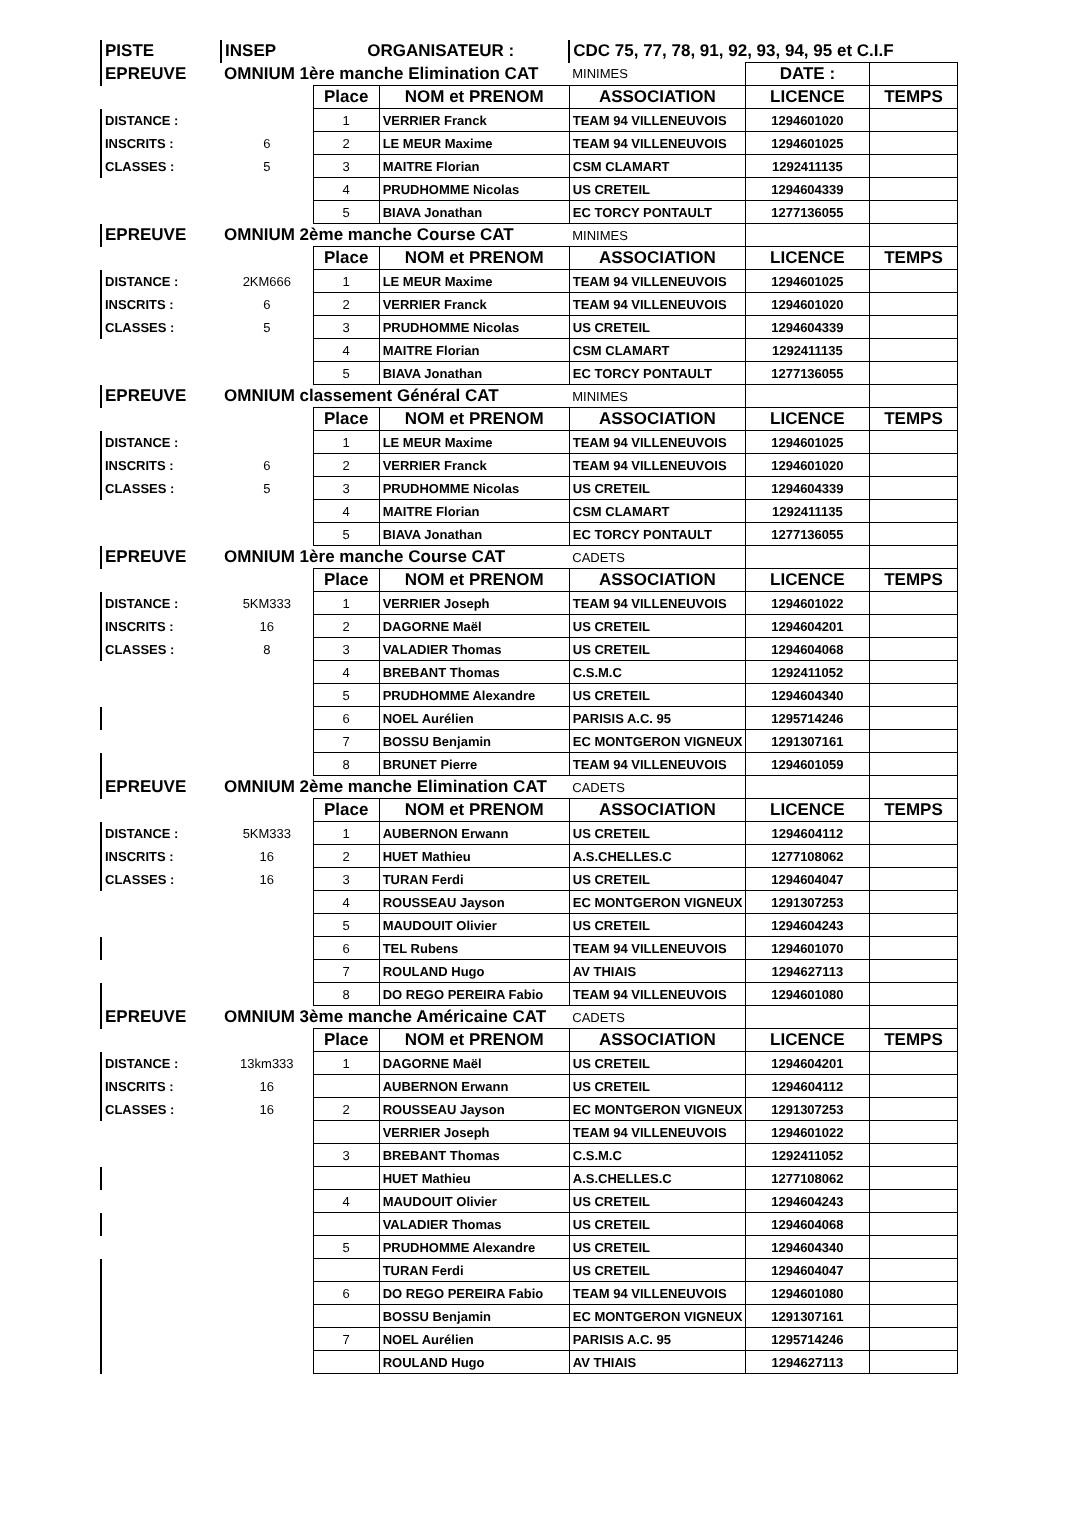| PISTE | INSEP | ORGANISATEUR : | | CDC 75, 77, 78, 91, 92, 93, 94, 95 et C.I.F | | |
| EPREUVE | OMNIUM 1ère manche Elimination CAT | | | MINIMES | DATE : | |
| | | Place | NOM et PRENOM | ASSOCIATION | LICENCE | TEMPS |
| DISTANCE : | | 1 | VERRIER Franck | TEAM 94 VILLENEUVOIS | 1294601020 | |
| INSCRITS : | 6 | 2 | LE MEUR Maxime | TEAM 94 VILLENEUVOIS | 1294601025 | |
| CLASSES : | 5 | 3 | MAITRE Florian | CSM CLAMART | 1292411135 | |
| | | 4 | PRUDHOMME Nicolas | US CRETEIL | 1294604339 | |
| | | 5 | BIAVA Jonathan | EC TORCY PONTAULT | 1277136055 | |
| EPREUVE | OMNIUM 2ème manche Course CAT | | | MINIMES | | |
| | | Place | NOM et PRENOM | ASSOCIATION | LICENCE | TEMPS |
| DISTANCE : | 2KM666 | 1 | LE MEUR Maxime | TEAM 94 VILLENEUVOIS | 1294601025 | |
| INSCRITS : | 6 | 2 | VERRIER Franck | TEAM 94 VILLENEUVOIS | 1294601020 | |
| CLASSES : | 5 | 3 | PRUDHOMME Nicolas | US CRETEIL | 1294604339 | |
| | | 4 | MAITRE Florian | CSM CLAMART | 1292411135 | |
| | | 5 | BIAVA Jonathan | EC TORCY PONTAULT | 1277136055 | |
| EPREUVE | OMNIUM classement Général CAT | | | MINIMES | | |
| | | Place | NOM et PRENOM | ASSOCIATION | LICENCE | TEMPS |
| DISTANCE : | | 1 | LE MEUR Maxime | TEAM 94 VILLENEUVOIS | 1294601025 | |
| INSCRITS : | 6 | 2 | VERRIER Franck | TEAM 94 VILLENEUVOIS | 1294601020 | |
| CLASSES : | 5 | 3 | PRUDHOMME Nicolas | US CRETEIL | 1294604339 | |
| | | 4 | MAITRE Florian | CSM CLAMART | 1292411135 | |
| | | 5 | BIAVA Jonathan | EC TORCY PONTAULT | 1277136055 | |
| EPREUVE | OMNIUM 1ère manche Course CAT | | | CADETS | | |
| | | Place | NOM et PRENOM | ASSOCIATION | LICENCE | TEMPS |
| DISTANCE : | 5KM333 | 1 | VERRIER Joseph | TEAM 94 VILLENEUVOIS | 1294601022 | |
| INSCRITS : | 16 | 2 | DAGORNE Maël | US CRETEIL | 1294604201 | |
| CLASSES : | 8 | 3 | VALADIER Thomas | US CRETEIL | 1294604068 | |
| | | 4 | BREBANT Thomas | C.S.M.C | 1292411052 | |
| | | 5 | PRUDHOMME Alexandre | US CRETEIL | 1294604340 | |
| | | 6 | NOEL Aurélien | PARISIS A.C. 95 | 1295714246 | |
| | | 7 | BOSSU Benjamin | EC MONTGERON VIGNEUX | 1291307161 | |
| | | 8 | BRUNET Pierre | TEAM 94 VILLENEUVOIS | 1294601059 | |
| EPREUVE | OMNIUM 2ème manche Elimination CAT | | | CADETS | | |
| | | Place | NOM et PRENOM | ASSOCIATION | LICENCE | TEMPS |
| DISTANCE : | 5KM333 | 1 | AUBERNON Erwann | US CRETEIL | 1294604112 | |
| INSCRITS : | 16 | 2 | HUET Mathieu | A.S.CHELLES.C | 1277108062 | |
| CLASSES : | 16 | 3 | TURAN Ferdi | US CRETEIL | 1294604047 | |
| | | 4 | ROUSSEAU Jayson | EC MONTGERON VIGNEUX | 1291307253 | |
| | | 5 | MAUDOUIT Olivier | US CRETEIL | 1294604243 | |
| | | 6 | TEL Rubens | TEAM 94 VILLENEUVOIS | 1294601070 | |
| | | 7 | ROULAND Hugo | AV THIAIS | 1294627113 | |
| | | 8 | DO REGO PEREIRA Fabio | TEAM 94 VILLENEUVOIS | 1294601080 | |
| EPREUVE | OMNIUM 3ème manche Américaine CAT | | | CADETS | | |
| | | Place | NOM et PRENOM | ASSOCIATION | LICENCE | TEMPS |
| DISTANCE : | 13km333 | 1 | DAGORNE Maël | US CRETEIL | 1294604201 | |
| INSCRITS : | 16 | | AUBERNON Erwann | US CRETEIL | 1294604112 | |
| CLASSES : | 16 | 2 | ROUSSEAU Jayson | EC MONTGERON VIGNEUX | 1291307253 | |
| | | | VERRIER Joseph | TEAM 94 VILLENEUVOIS | 1294601022 | |
| | | 3 | BREBANT Thomas | C.S.M.C | 1292411052 | |
| | | | HUET Mathieu | A.S.CHELLES.C | 1277108062 | |
| | | 4 | MAUDOUIT Olivier | US CRETEIL | 1294604243 | |
| | | | VALADIER Thomas | US CRETEIL | 1294604068 | |
| | | 5 | PRUDHOMME Alexandre | US CRETEIL | 1294604340 | |
| | | | TURAN Ferdi | US CRETEIL | 1294604047 | |
| | | 6 | DO REGO PEREIRA Fabio | TEAM 94 VILLENEUVOIS | 1294601080 | |
| | | | BOSSU Benjamin | EC MONTGERON VIGNEUX | 1291307161 | |
| | | 7 | NOEL Aurélien | PARISIS A.C. 95 | 1295714246 | |
| | | | ROULAND Hugo | AV THIAIS | 1294627113 | |